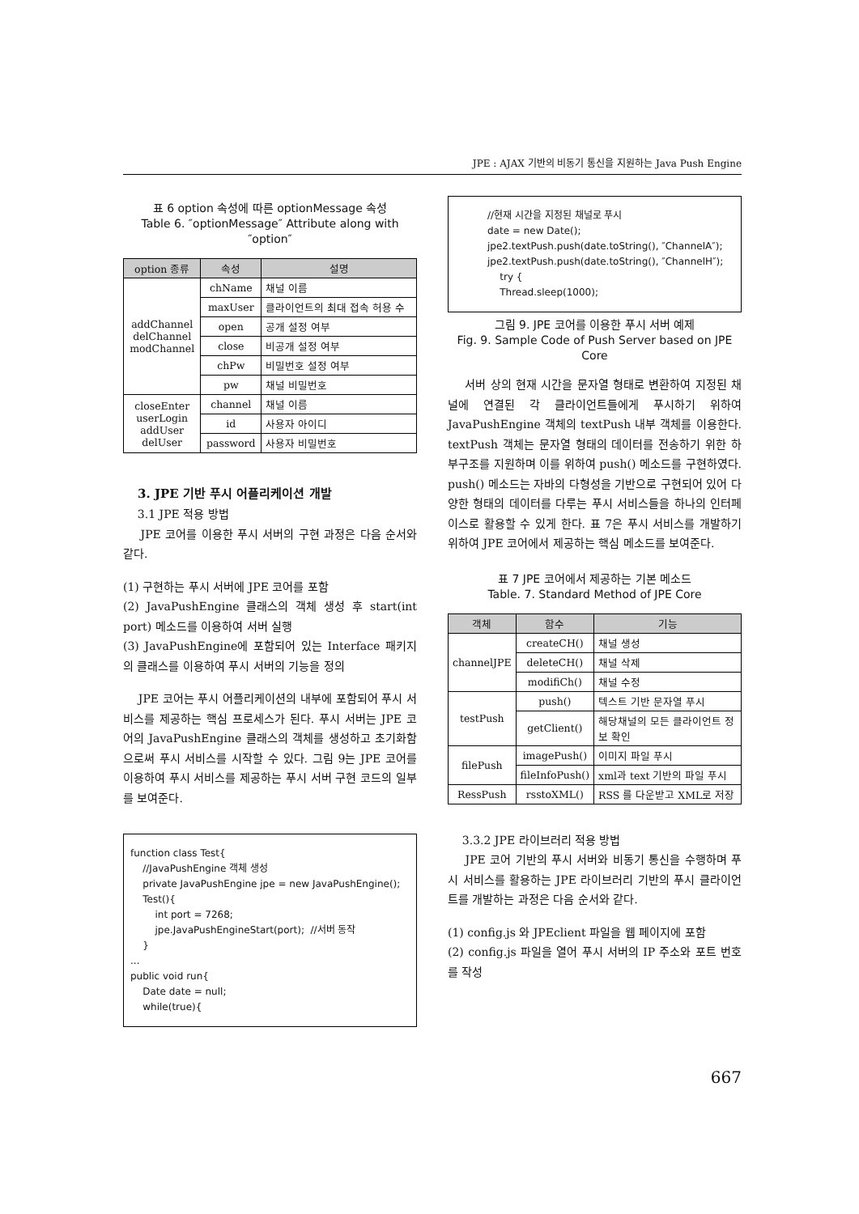JPE : AJAX 기반의 비동기 통신을 지원하는 Java Push Engine
표 6 option 속성에 따른 optionMessage 속성
Table 6. ″optionMessage″ Attribute along with ″option″
| option 종류 | 속성 | 설명 |
| --- | --- | --- |
| addChannel delChannel modChannel | chName | 채널 이름 |
| | maxUser | 클라이언트의 최대 접속 허용 수 |
| | open | 공개 설정 여부 |
| | close | 비공개 설정 여부 |
| | chPw | 비밀번호 설정 여부 |
| | pw | 채널 비밀번호 |
| closeEnter userLogin addUser delUser | channel | 채널 이름 |
| | id | 사용자 아이디 |
| | password | 사용자 비밀번호 |
3. JPE 기반 푸시 어플리케이션 개발
3.1 JPE 적용 방법
JPE 코어를 이용한 푸시 서버의 구현 과정은 다음 순서와 같다.
(1) 구현하는 푸시 서버에 JPE 코어를 포함
(2) JavaPushEngine 클래스의 객체 생성 후 start(int port) 메소드를 이용하여 서버 실행
(3) JavaPushEngine에 포함되어 있는 Interface 패키지의 클래스를 이용하여 푸시 서버의 기능을 정의
JPE 코어는 푸시 어플리케이션의 내부에 포함되어 푸시 서비스를 제공하는 핵심 프로세스가 된다. 푸시 서버는 JPE 코어의 JavaPushEngine 클래스의 객체를 생성하고 초기화함으로써 푸시 서비스를 시작할 수 있다. 그림 9는 JPE 코어를 이용하여 푸시 서비스를 제공하는 푸시 서버 구현 코드의 일부를 보여준다.
function class Test{ //JavaPushEngine 객체 생성 private JavaPushEngine jpe = new JavaPushEngine(); Test(){ int port = 7268; jpe.JavaPushEngineStart(port); //서버 동작 } ... public void run{ Date date = null; while(true){
//현재 시간을 지정된 채널로 푸시 date = new Date(); jpe2.textPush.push(date.toString(), ″ChannelA″); jpe2.textPush.push(date.toString(), ″ChannelH″); try { Thread.sleep(1000);
그림 9. JPE 코어를 이용한 푸시 서버 예제
Fig. 9. Sample Code of Push Server based on JPE Core
서버 상의 현재 시간을 문자열 형태로 변환하여 지정된 채널에 연결된 각 클라이언트들에게 푸시하기 위하여 JavaPushEngine 객체의 textPush 내부 객체를 이용한다. textPush 객체는 문자열 형태의 데이터를 전송하기 위한 하부구조를 지원하며 이를 위하여 push() 메소드를 구현하였다. push() 메소드는 자바의 다형성을 기반으로 구현되어 있어 다양한 형태의 데이터를 다루는 푸시 서비스들을 하나의 인터페이스로 활용할 수 있게 한다. 표 7은 푸시 서비스를 개발하기 위하여 JPE 코어에서 제공하는 핵심 메소드를 보여준다.
표 7 JPE 코어에서 제공하는 기본 메소드
Table. 7. Standard Method of JPE Core
| 객체 | 함수 | 기능 |
| --- | --- | --- |
| channelJPE | createCH() | 채널 생성 |
| | deleteCH() | 채널 삭제 |
| | modifiCh() | 채널 수정 |
| testPush | push() | 텍스트 기반 문자열 푸시 |
| | getClient() | 해당채널의 모든 클라이언트 정보 확인 |
| filePush | imagePush() | 이미지 파일 푸시 |
| | fileInfoPush() | xml과 text 기반의 파일 푸시 |
| RessPush | rsstoXML() | RSS 를 다운받고 XML로 저장 |
3.3.2 JPE 라이브러리 적용 방법
JPE 코어 기반의 푸시 서버와 비동기 통신을 수행하며 푸시 서비스를 활용하는 JPE 라이브러리 기반의 푸시 클라이언트를 개발하는 과정은 다음 순서와 같다.
(1) config.js 와 JPEclient 파일을 웹 페이지에 포함
(2) config.js 파일을 열어 푸시 서버의 IP 주소와 포트 번호를 작성
667